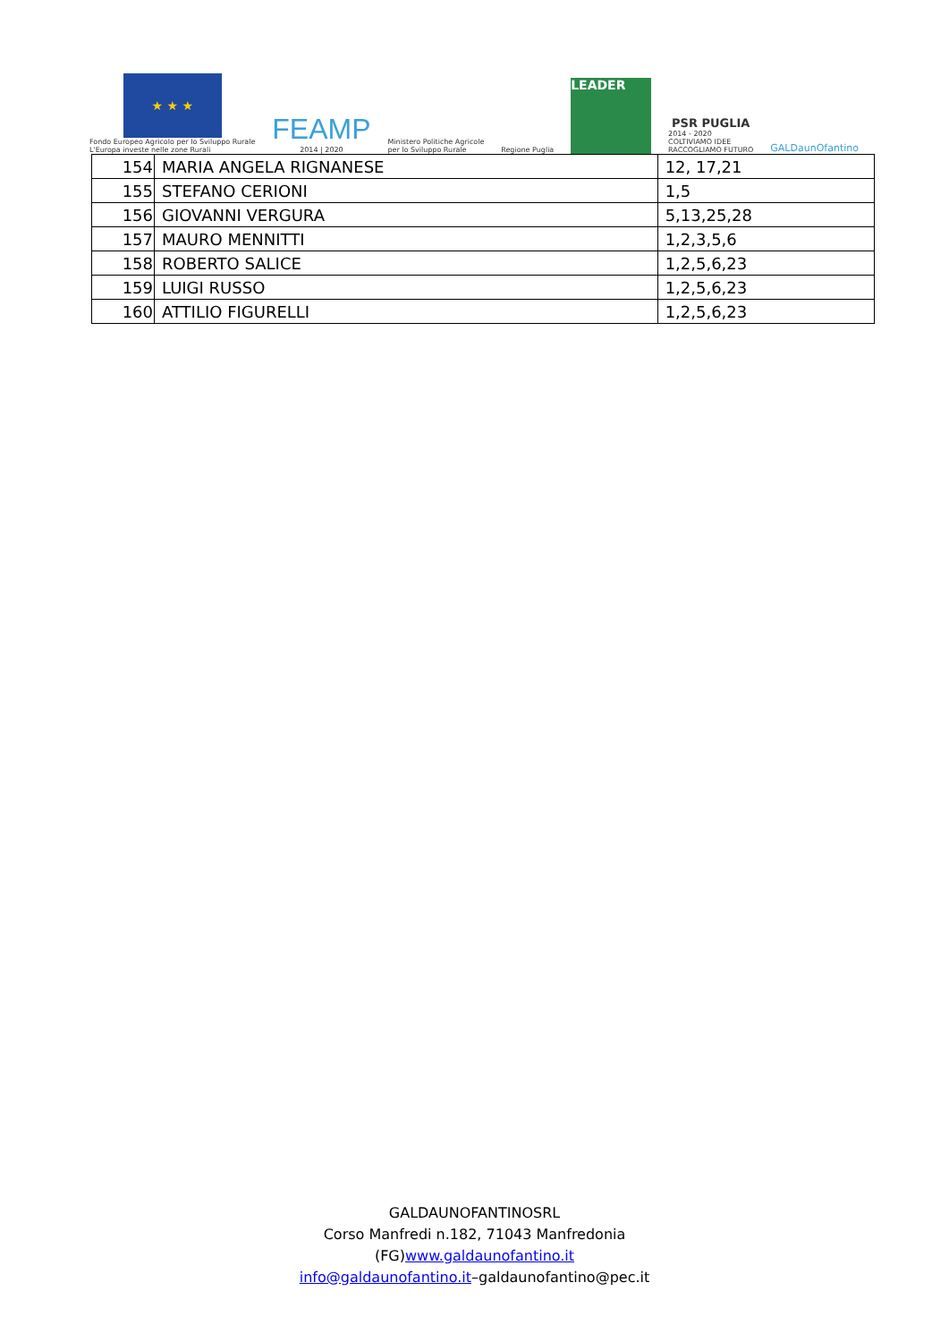★ ★ ★
Fondo Europeo Agricolo per lo Sviluppo Rurale
L'Europa investe nelle zone Rurali
FEAMP
2014 | 2020
Ministero Politiche Agricole
per lo Sviluppo Rurale
Regione Puglia
LEADER
PSR PUGLIA
2014 - 2020
COLTIVIAMO IDEE
RACCOGLIAMO FUTURO
GALDaunOfantino
| 154 | MARIA ANGELA RIGNANESE | 12, 17,21 |
| 155 | STEFANO CERIONI | 1,5 |
| 156 | GIOVANNI VERGURA | 5,13,25,28 |
| 157 | MAURO MENNITTI | 1,2,3,5,6 |
| 158 | ROBERTO SALICE | 1,2,5,6,23 |
| 159 | LUIGI RUSSO | 1,2,5,6,23 |
| 160 | ATTILIO FIGURELLI | 1,2,5,6,23 |
GALDAUNOFANTINOSRL
Corso Manfredi n.182, 71043 Manfredonia
(FG)www.galdaunofantino.it
info@galdaunofantino.it–galdaunofantino@pec.it